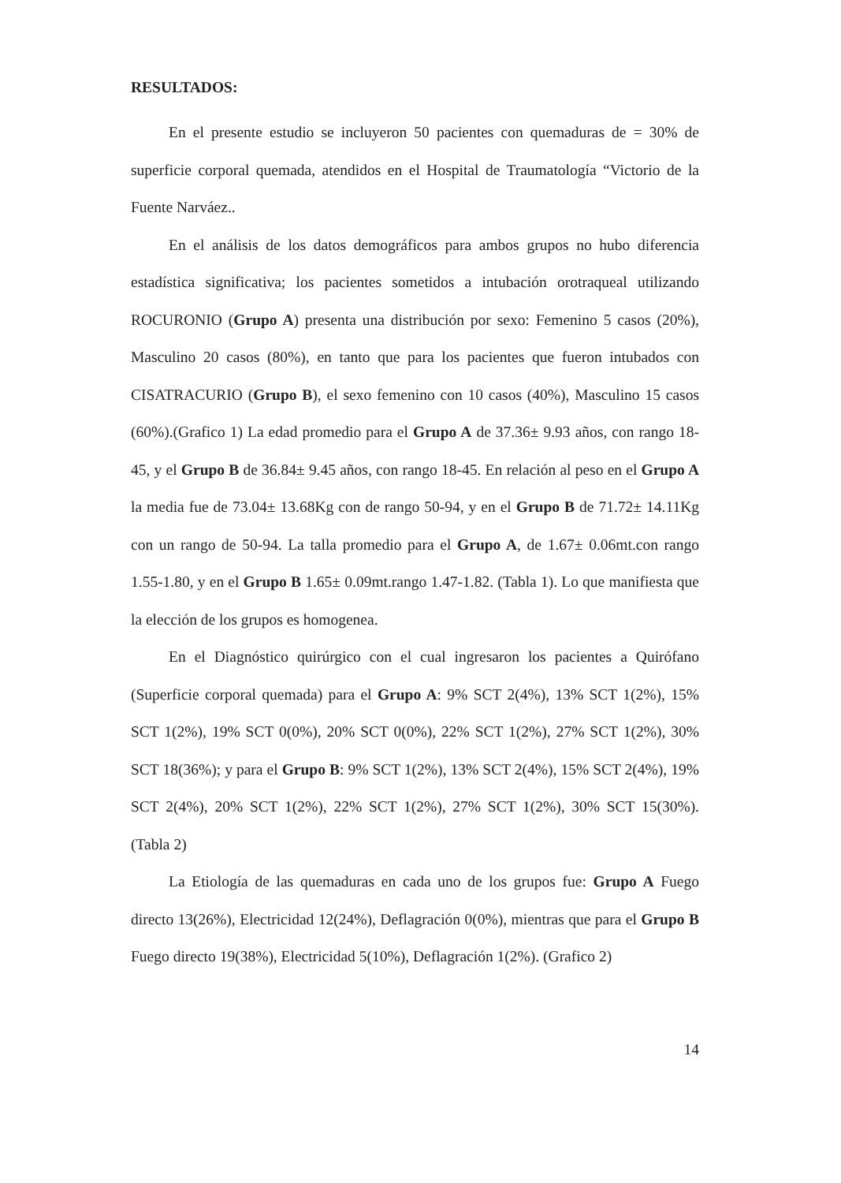RESULTADOS:
En el presente estudio se incluyeron 50 pacientes con quemaduras de = 30% de superficie corporal quemada, atendidos en el Hospital de Traumatología “Victorio de la Fuente Narváez..
En el análisis de los datos demográficos para ambos grupos no hubo diferencia estadística significativa; los pacientes sometidos a intubación orotraqueal utilizando ROCURONIO (Grupo A) presenta una distribución por sexo: Femenino 5 casos (20%), Masculino 20 casos (80%), en tanto que para los pacientes que fueron intubados con CISATRACURIO (Grupo B), el sexo femenino con 10 casos (40%), Masculino 15 casos (60%).(Grafico 1) La edad promedio para el Grupo A de 37.36± 9.93 años, con rango 18-45, y el Grupo B de 36.84± 9.45 años, con rango 18-45. En relación al peso en el Grupo A la media fue de 73.04± 13.68Kg con de rango 50-94, y en el Grupo B de 71.72± 14.11Kg con un rango de 50-94. La talla promedio para el Grupo A, de 1.67± 0.06mt.con rango 1.55-1.80, y en el Grupo B 1.65± 0.09mt.rango 1.47-1.82. (Tabla 1). Lo que manifiesta que la elección de los grupos es homogenea.
En el Diagnóstico quirúrgico con el cual ingresaron los pacientes a Quirófano (Superficie corporal quemada) para el Grupo A: 9% SCT 2(4%), 13% SCT 1(2%), 15% SCT 1(2%), 19% SCT 0(0%), 20% SCT 0(0%), 22% SCT 1(2%), 27% SCT 1(2%), 30% SCT 18(36%); y para el Grupo B: 9% SCT 1(2%), 13% SCT 2(4%), 15% SCT 2(4%), 19% SCT 2(4%), 20% SCT 1(2%), 22% SCT 1(2%), 27% SCT 1(2%), 30% SCT 15(30%). (Tabla 2)
La Etiología de las quemaduras en cada uno de los grupos fue: Grupo A Fuego directo 13(26%), Electricidad 12(24%), Deflagración 0(0%), mientras que para el Grupo B Fuego directo 19(38%), Electricidad 5(10%), Deflagración 1(2%). (Grafico 2)
14